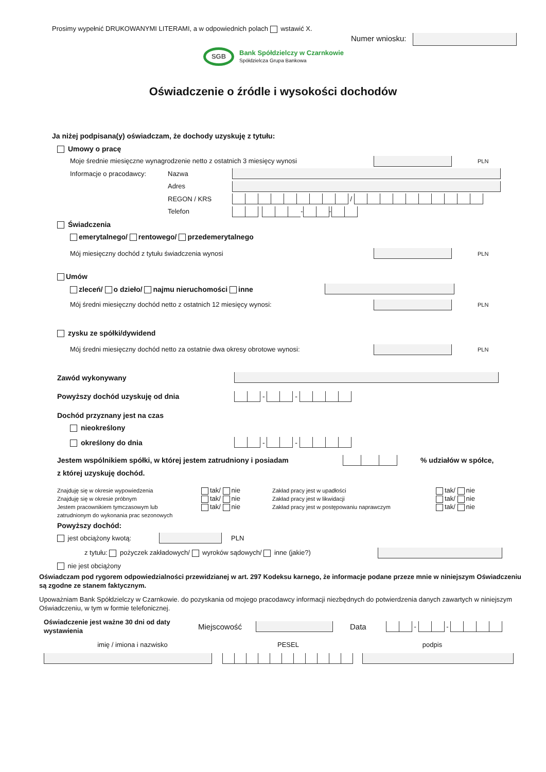Prosimy wypełnić DRUKOWANYMI LITERAMI, a w odpowiednich polach wstawić X.
Numer wniosku:
SGB Bank Spółdzielczy w Czarnkowie
Spółdzielcza Grupa Bankowa
Oświadczenie o źródle i wysokości dochodów
Ja niżej podpisana(y) oświadczam, że dochody uzyskuję z tytułu:
Umowy o pracę
Moje średnie miesięczne wynagrodzenie netto z ostatnich 3 miesięcy wynosi PLN
Informacje o pracodawcy: Nazwa
Adres
REGON / KRS /
Telefon - -
Świadczenia
emerytalnego/ rentowego/ przedemerytalnego
Mój miesięczny dochód z tytułu świadczenia wynosi PLN
Umów
zleceń/ o dzieło/ najmu nieruchomości inne
Mój średni miesięczny dochód netto z ostatnich 12 miesięcy wynosi: PLN
zysku ze spółki/dywidend
Mój średni miesięczny dochód netto za ostatnie dwa okresy obrotowe wynosi: PLN
Zawód wykonywany
Powyższy dochód uzyskuję od dnia - -
Dochód przyznany jest na czas
nieokreślony
określony do dnia - -
Jestem wspólnikiem spółki, w której jestem zatrudniony i posiadam % udziałów w spółce,
z której uzyskuję dochód.
Znajduję się w okresie wypowiedzenia
Znajduję się w okresie próbnym
Jestem pracownikiem tymczasowym lub
zatrudnionym do wykonania prac sezonowych
tak/ nie
tak/ nie
tak/ nie
Zakład pracy jest w upadłości
Zakład pracy jest w likwidacji
Zakład pracy jest w postępowaniu naprawczym
tak/ nie
tak/ nie
tak/ nie
Powyższy dochód:
jest obciążony kwotą: PLN
z tytułu: pożyczek zakładowych/ wyroków sądowych/ inne (jakie?)
nie jest obciążony
Oświadczam pod rygorem odpowiedzialności przewidzianej w art. 297 Kodeksu karnego, że informacje podane przeze mnie w niniejszym Oświadczeniu są zgodne ze stanem faktycznym.
Upoważniam Bank Spółdzielczy w Czarnkowie. do pozyskania od mojego pracodawcy informacji niezbędnych do potwierdzenia danych zawartych w niniejszym Oświadczeniu, w tym w formie telefonicznej.
Oświadczenie jest ważne 30 dni od daty wystawienia Miejscowość Data - -
imię / imiona i nazwisko PESEL podpis